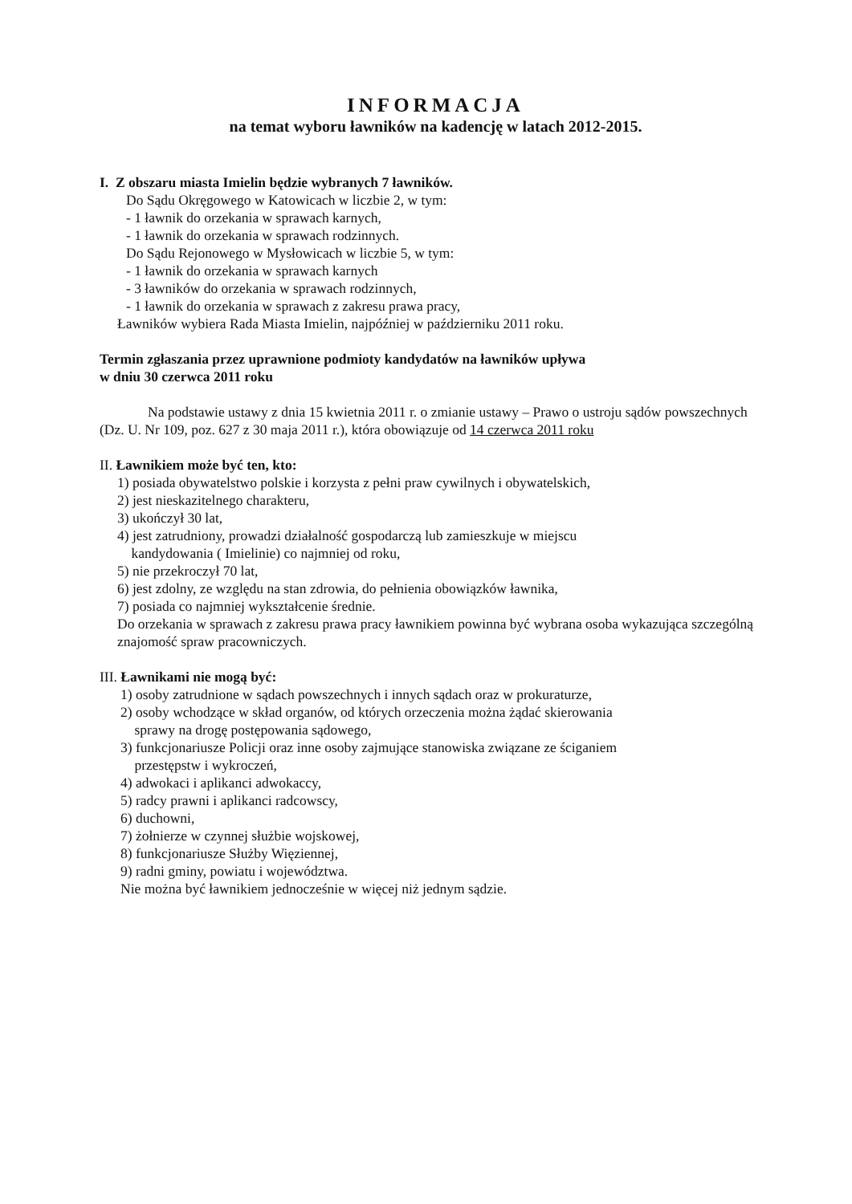INFORMACJA
na temat wyboru ławników na kadencję w latach 2012-2015.
I. Z obszaru miasta Imielin będzie wybranych 7 ławników.
Do Sądu Okręgowego w Katowicach w liczbie 2, w tym:
- 1 ławnik do orzekania w sprawach karnych,
- 1 ławnik do orzekania w sprawach rodzinnych.
Do Sądu Rejonowego w Mysłowicach w liczbie 5, w tym:
- 1 ławnik do orzekania w sprawach karnych
- 3 ławników do orzekania w sprawach rodzinnych,
- 1 ławnik do orzekania w sprawach z zakresu prawa pracy,
Ławników wybiera Rada Miasta Imielin, najpóźniej w październiku 2011 roku.
Termin zgłaszania przez uprawnione podmioty kandydatów na ławników upływa
w dniu 30 czerwca 2011 roku
Na podstawie ustawy z dnia 15 kwietnia 2011 r. o zmianie ustawy – Prawo o ustroju sądów powszechnych (Dz. U. Nr 109, poz. 627 z 30 maja 2011 r.), która obowiązuje od 14 czerwca 2011 roku
II. Ławnikiem może być ten, kto:
1) posiada obywatelstwo polskie i korzysta z pełni praw cywilnych i obywatelskich,
2) jest nieskazitelnego charakteru,
3) ukończył 30 lat,
4) jest zatrudniony, prowadzi działalność gospodarczą lub zamieszkuje w miejscu
kandydowania ( Imielinie) co najmniej od roku,
5) nie przekroczył 70 lat,
6) jest zdolny, ze względu na stan zdrowia, do pełnienia obowiązków ławnika,
7) posiada co najmniej wykształcenie średnie.
Do orzekania w sprawach z zakresu prawa pracy ławnikiem powinna być wybrana osoba wykazująca szczególną znajomość spraw pracowniczych.
III. Ławnikami nie mogą być:
1) osoby zatrudnione w sądach powszechnych i innych sądach oraz w prokuraturze,
2) osoby wchodzące w skład organów, od których orzeczenia można żądać skierowania
sprawy na drogę postępowania sądowego,
3) funkcjonariusze Policji oraz inne osoby zajmujące stanowiska związane ze ściganiem
przestępstw i wykroczeń,
4) adwokaci i aplikanci adwokaccy,
5) radcy prawni i aplikanci radcowscy,
6) duchowni,
7) żołnierze w czynnej służbie wojskowej,
8) funkcjonariusze Służby Więziennej,
9) radni gminy, powiatu i województwa.
Nie można być ławnikiem jednocześnie w więcej niż jednym sądzie.